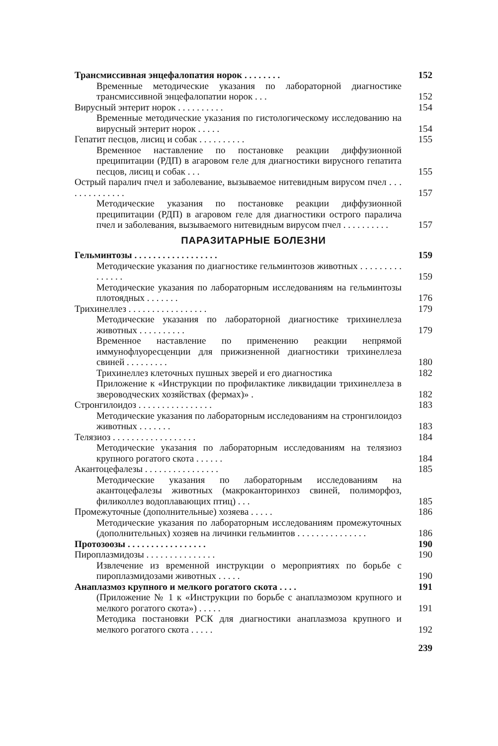Трансмиссивная энцефалопатия норок . . . . . . . . 152
Временные методические указания по лабораторной диагностике трансмиссивной энцефалопатии норок . . . 152
Вирусный энтерит норок . . . . . . . . . . 154
Временные методические указания по гистологическому исследованию на вирусный энтерит норок . . . . . 154
Гепатит песцов, лисиц и собак . . . . . . . . . . 155
Временное наставление по постановке реакции диффузионной преципитации (РДП) в агаровом геле для диагностики вирусного гепатита песцов, лисиц и собак . . . 155
Острый паралич пчел и заболевание, вызываемое нитевидным вирусом пчел . . . . . . . . . . . . . . 157
Методические указания по постановке реакции диффузионной преципитации (РДП) в агаровом геле для диагностики острого паралича пчел и заболевания, вызываемого нитевидным вирусом пчел . . . . . . . . . . 157
ПАРАЗИТАРНЫЕ БОЛЕЗНИ
Гельминтозы . . . . . . . . . . . . . . . . . . 159
Методические указания по диагностике гельминтозов животных . . . . . . . . . . . . . . . 159
Методические указания по лабораторным исследованиям на гельминтозы плотоядных . . . . . . . 176
Трихинеллез . . . . . . . . . . . . . . . . . 179
Методические указания по лабораторной диагностике трихинеллеза животных . . . . . . . . . . 179
Временное наставление по применению реакции непрямой иммунофлуоресценции для прижизненной диагностики трихинеллеза свиней . . . . . . . . . 180
Трихинеллез клеточных пушных зверей и его диагностика 182
Приложение к «Инструкции по профилактике ликвидации трихинеллеза в звероводческих хозяйствах (фермах)» . 182
Стронгилоидоз . . . . . . . . . . . . . . . . 183
Методические указания по лабораторным исследованиям на стронгилоидоз животных . . . . . . . 183
Телязиоз . . . . . . . . . . . . . . . . . . 184
Методические указания по лабораторным исследованиям на телязиоз крупного рогатого скота . . . . . . 184
Акантоцефалезы . . . . . . . . . . . . . . . . 185
Методические указания по лабораторным исследованиям на акантоцефалезы животных (макроканторинхоз свиней, полиморфоз, филиколлез водоплавающих птиц) . . . 185
Промежуточные (дополнительные) хозяева . . . . . 186
Методические указания по лабораторным исследованиям промежуточных (дополнительных) хозяев на личинки гельминтов . . . . . . . . . . . . . . . 186
Протозоозы . . . . . . . . . . . . . . . . . 190
Пироплазмидозы . . . . . . . . . . . . . . . 190
Извлечение из временной инструкции о мероприятиях по борьбе с пироплазмидозами животных . . . . . 190
Анаплазмоз крупного и мелкого рогатого скота . . . . 191
(Приложение № 1 к «Инструкции по борьбе с анаплазмозом крупного и мелкого рогатого скота») . . . . . 191
Методика постановки РСК для диагностики анаплазмоза крупного и мелкого рогатого скота . . . . . 192
239